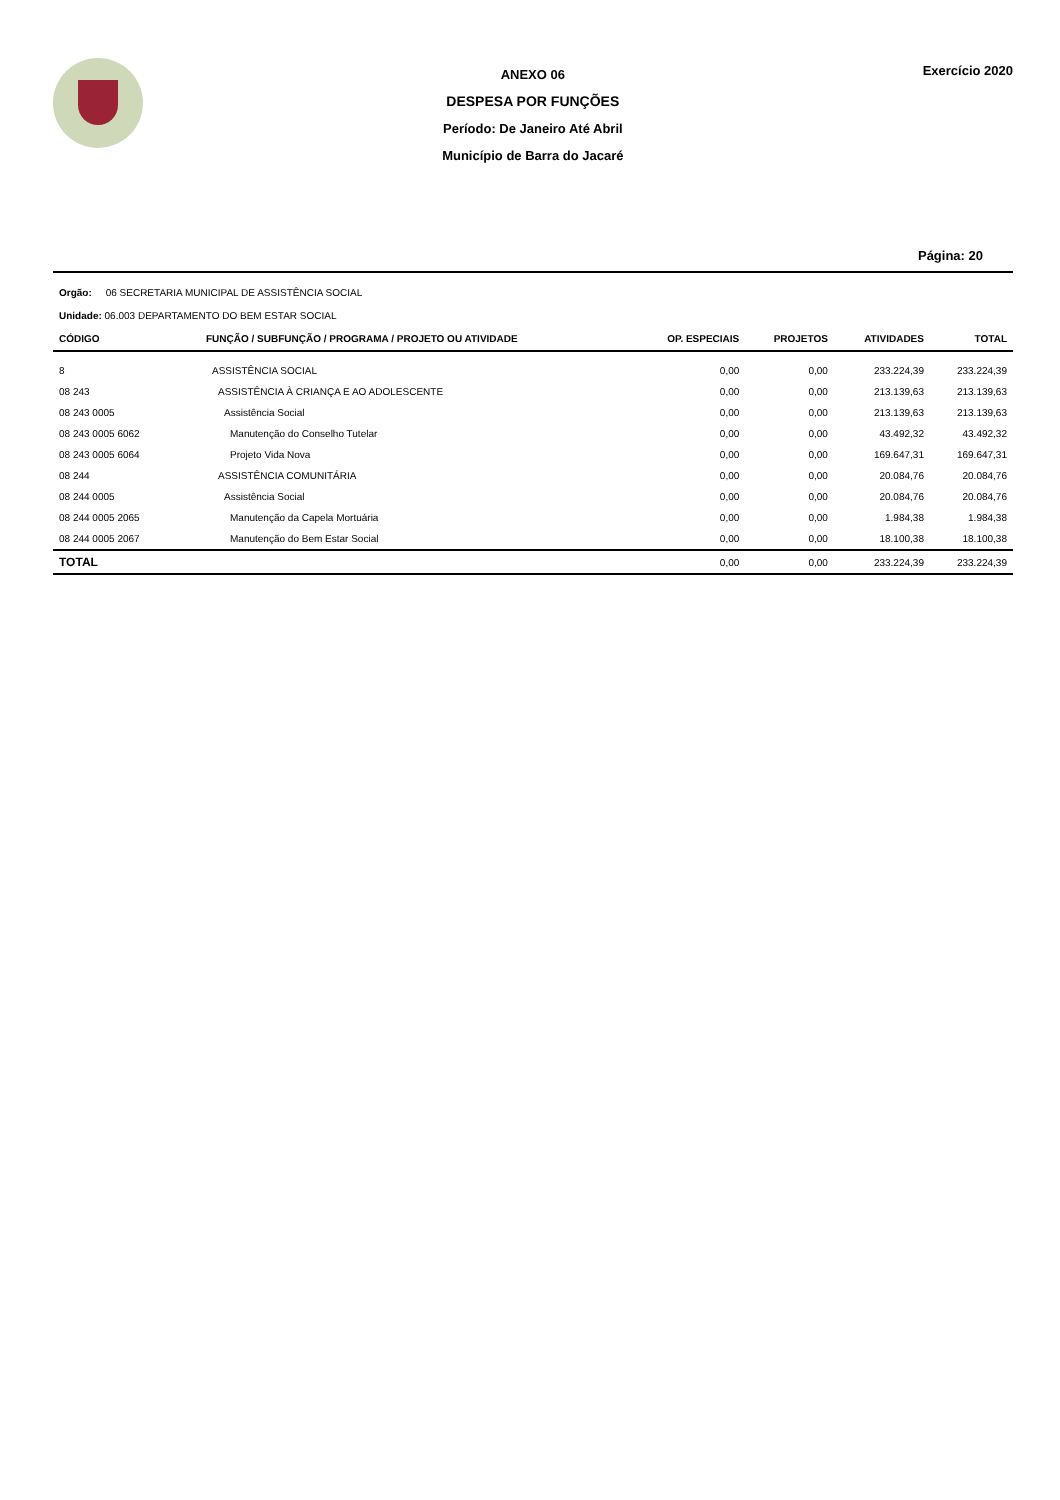ANEXO 06
DESPESA POR FUNÇÕES
Período: De Janeiro Até Abril
Município de Barra do Jacaré
Exercício 2020
Página: 20
Orgão: 06 SECRETARIA MUNICIPAL DE ASSISTÊNCIA SOCIAL
Unidade: 06.003 DEPARTAMENTO DO BEM ESTAR SOCIAL
| CÓDIGO | FUNÇÃO / SUBFUNÇÃO / PROGRAMA / PROJETO OU ATIVIDADE | OP. ESPECIAIS | PROJETOS | ATIVIDADES | TOTAL |
| --- | --- | --- | --- | --- | --- |
| 8 | ASSISTÊNCIA SOCIAL | 0,00 | 0,00 | 233.224,39 | 233.224,39 |
| 08 243 | ASSISTÊNCIA À CRIANÇA E AO ADOLESCENTE | 0,00 | 0,00 | 213.139,63 | 213.139,63 |
| 08 243 0005 | Assistência Social | 0,00 | 0,00 | 213.139,63 | 213.139,63 |
| 08 243 0005 6062 | Manutenção do Conselho Tutelar | 0,00 | 0,00 | 43.492,32 | 43.492,32 |
| 08 243 0005 6064 | Projeto Vida Nova | 0,00 | 0,00 | 169.647,31 | 169.647,31 |
| 08 244 | ASSISTÊNCIA COMUNITÁRIA | 0,00 | 0,00 | 20.084,76 | 20.084,76 |
| 08 244 0005 | Assistência Social | 0,00 | 0,00 | 20.084,76 | 20.084,76 |
| 08 244 0005 2065 | Manutenção da Capela Mortuária | 0,00 | 0,00 | 1.984,38 | 1.984,38 |
| 08 244 0005 2067 | Manutenção do Bem Estar Social | 0,00 | 0,00 | 18.100,38 | 18.100,38 |
| TOTAL | | 0,00 | 0,00 | 233.224,39 | 233.224,39 |